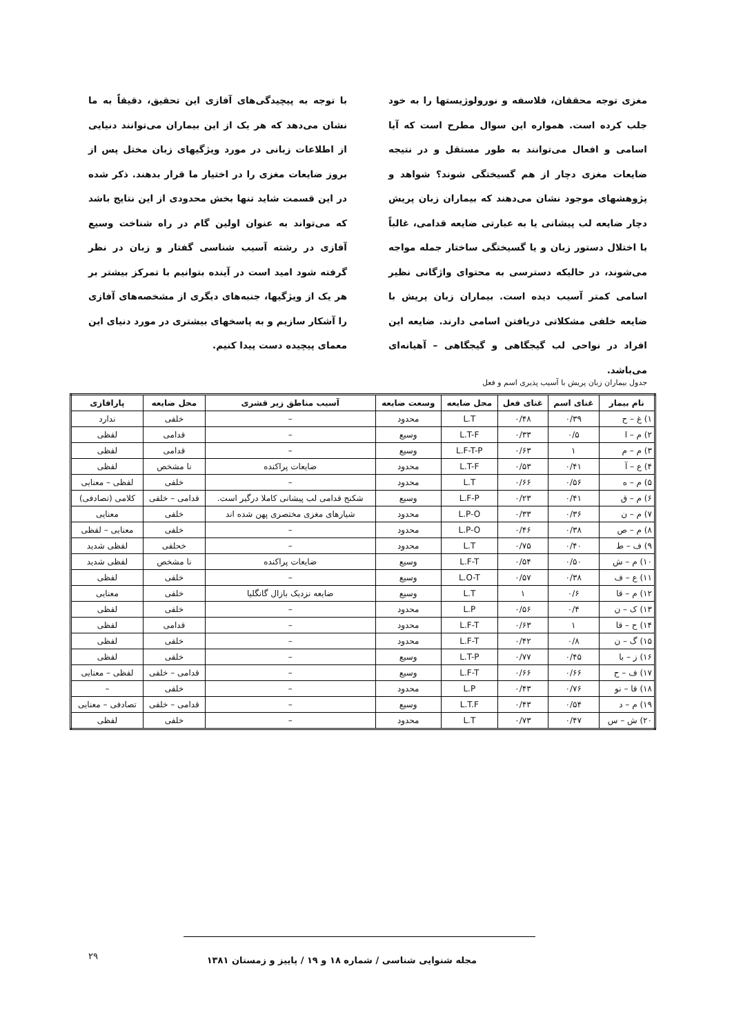مغزی توجه محققان، فلاسفه و نورولوژیستها را به خود جلب کرده است. همواره این سوال مطرح است که آیا اسامی و افعال می‌توانند به طور مستقل و در نتیجه ضایعات مغزی دچار از هم گسیختگی شوند؟ شواهد و پژوهشهای موجود نشان می‌دهند که بیماران زبان پریش دچار ضایعه لب پیشانی یا به عبارتی ضایعه قدامی، غالباً با اختلال دستور زبان و یا گسیختگی ساختار جمله مواجه می‌شوند، در حالیکه دسترسی به محتوای واژگانی نظیر اسامی کمتر آسیب دیده است. بیماران زبان پریش با ضایعه خلفی مشکلاتی دریافتن اسامی دارند. ضایعه این افراد در نواحی لب گیجگاهی و گیجگاهی – آهیانه‌ای می‌باشد.
با توجه به پیچیدگی‌های آفازی این تحقیق، دقیقاً به ما نشان می‌دهد که هر یک از این بیماران می‌توانند دنیایی از اطلاعات زبانی در مورد ویژگیهای زبان مختل پس از بروز ضایعات مغزی را در اختیار ما قرار بدهند. ذکر شده در این قسمت شاید تنها بخش محدودی از این نتایج باشد که می‌تواند به عنوان اولین گام در راه شناخت وسیع آفازی در رشته آسیب شناسی گفتار و زبان در نظر گرفته شود امید است در آینده بتوانیم با تمرکز بیشتر بر هر یک از ویژگیها، جنبه‌های دیگری از مشخصه‌های آفازی را آشکار سازیم و به پاسخهای بیشتری در مورد دنیای این معمای پیچیده دست پیدا کنیم.
جدول بیماران زبان پریش با آسیب پذیری اسم و فعل
| نام بیمار | غنای اسم | غنای فعل | محل ضایعه | وسعت ضایعه | آسیب مناطق زیر قشری | محل ضایعه | پارافازی |
| --- | --- | --- | --- | --- | --- | --- | --- |
| ۱) غ – ح | ۰/۳۹ | ۰/۴۸ | L.T | محدود | – | خلفی | ندارد |
| ۲) م – ا | ۰/۵ | ۰/۳۳ | L.T-F | وسیع | – | قدامی | لفظی |
| ۳) م – م | ۱ | ۰/۶۳ | L.F-T-P | وسیع | – | قدامی | لفظی |
| ۴) ع – آ | ۰/۴۱ | ۰/۵۳ | L.T-F | محدود | ضایعات پراکنده | نا مشخص | لفظی |
| ۵) م – ه | ۰/۵۶ | ۰/۶۶ | L.T | محدود | – | خلفی | لفظی – معنایی |
| ۶) م – ق | ۰/۴۱ | ۰/۲۳ | L.F-P | وسیع | شکنج قدامی لب پیشانی کاملا درگیر است. | قدامی – خلفی | کلامی (تصادفی) |
| ۷) م – ن | ۰/۳۶ | ۰/۳۳ | L.P-O | محدود | شیارهای مغزی مختصری پهن شده اند | خلفی | معنایی |
| ۸) م – ص | ۰/۳۸ | ۰/۴۶ | L.P-O | محدود | – | خلفی | معنایی – لفظی |
| ۹) ف – ط | ۰/۴۰ | ۰/۷۵ | L.T | محدود | – | خحلفی | لفظی شدید |
| ۱۰) م – ش | ۰/۵۰ | ۰/۵۴ | L.F-T | وسیع | ضایعات پراکنده | نا مشخص | لفظی شدید |
| ۱۱) ع – ف | ۰/۳۸ | ۰/۵۷ | L.O-T | وسیع | – | خلفی | لفظی |
| ۱۲) م – قا | ۰/۶ | ۱ | L.T | وسیع | ضایعه نزدیک بازال گانگلیا | خلفی | معنایی |
| ۱۳) ک – ن | ۰/۴ | ۰/۵۶ | L.P | محدود | – | خلفی | لفظی |
| ۱۴) ح – قا | ۱ | ۰/۶۳ | L.F-T | محدود | – | قدامی | لفظی |
| ۱۵) گ – ن | ۰/۸ | ۰/۴۲ | L.F-T | محدود | – | خلفی | لفظی |
| ۱۶) ز – با | ۰/۴۵ | ۰/۷۷ | L.T-P | وسیع | – | خلفی | لفظی |
| ۱۷) ف – ح | ۰/۶۶ | ۰/۶۶ | L.F-T | وسیع | – | قدامی – خلفی | لفظی – معنایی |
| ۱۸) قا – نو | ۰/۷۶ | ۰/۴۳ | L.P | محدود | – | خلفی | – |
| ۱۹) م – د | ۰/۵۴ | ۰/۴۳ | L.T.F | وسیع | – | قدامی – خلفی | تصادفی – معنایی |
| ۲۰) ش – س | ۰/۴۷ | ۰/۷۳ | L.T | محدود | – | خلفی | لفظی |
مجله شنوایی شناسی / شماره ۱۸ و ۱۹ / پاییز و زمستان ۱۳۸۱
۲۹